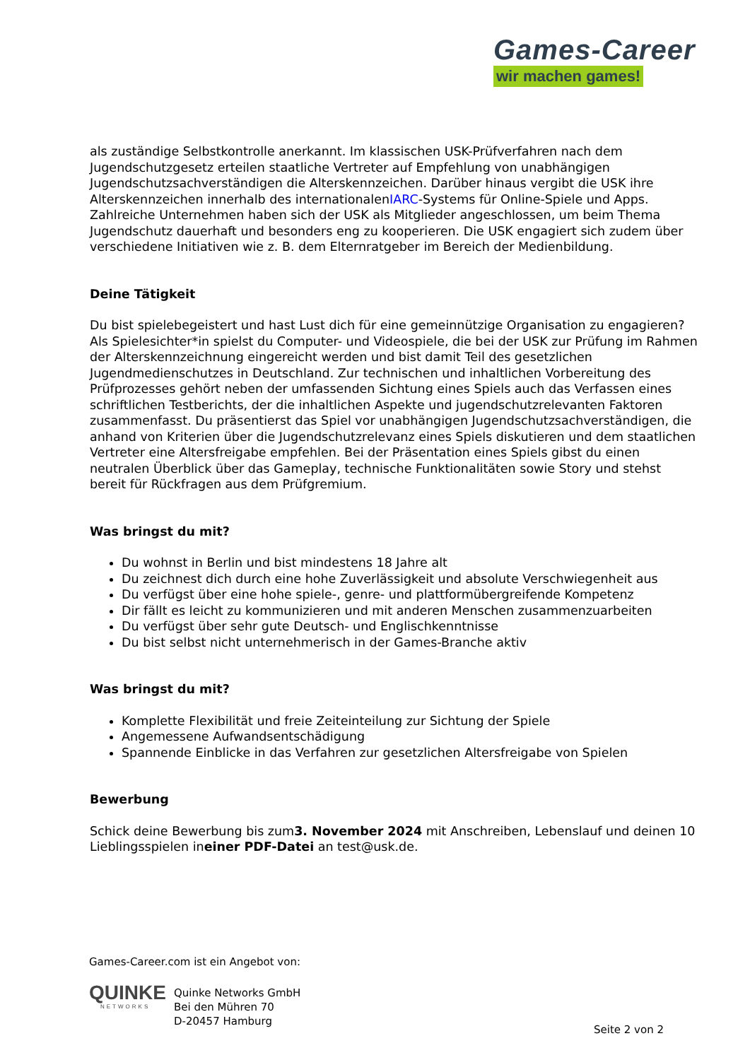Games-Career
wir machen games!
als zuständige Selbstkontrolle anerkannt. Im klassischen USK-Prüfverfahren nach dem Jugendschutzgesetz erteilen staatliche Vertreter auf Empfehlung von unabhängigen Jugendschutzsachverständigen die Alterskennzeichen. Darüber hinaus vergibt die USK ihre Alterskennzeichen innerhalb des internationalenIARC-Systems für Online-Spiele und Apps. Zahlreiche Unternehmen haben sich der USK als Mitglieder angeschlossen, um beim Thema Jugendschutz dauerhaft und besonders eng zu kooperieren. Die USK engagiert sich zudem über verschiedene Initiativen wie z. B. dem Elternratgeber im Bereich der Medienbildung.
Deine Tätigkeit
Du bist spielebegeistert und hast Lust dich für eine gemeinnützige Organisation zu engagieren? Als Spielesichter*in spielst du Computer- und Videospiele, die bei der USK zur Prüfung im Rahmen der Alterskennzeichnung eingereicht werden und bist damit Teil des gesetzlichen Jugendmedienschutzes in Deutschland. Zur technischen und inhaltlichen Vorbereitung des Prüfprozesses gehört neben der umfassenden Sichtung eines Spiels auch das Verfassen eines schriftlichen Testberichts, der die inhaltlichen Aspekte und jugendschutzrelevanten Faktoren zusammenfasst. Du präsentierst das Spiel vor unabhängigen Jugendschutzsachverständigen, die anhand von Kriterien über die Jugendschutzrelevanz eines Spiels diskutieren und dem staatlichen Vertreter eine Altersfreigabe empfehlen. Bei der Präsentation eines Spiels gibst du einen neutralen Überblick über das Gameplay, technische Funktionalitäten sowie Story und stehst bereit für Rückfragen aus dem Prüfgremium.
Was bringst du mit?
Du wohnst in Berlin und bist mindestens 18 Jahre alt
Du zeichnest dich durch eine hohe Zuverlässigkeit und absolute Verschwiegenheit aus
Du verfügst über eine hohe spiele-, genre- und plattformübergreifende Kompetenz
Dir fällt es leicht zu kommunizieren und mit anderen Menschen zusammenzuarbeiten
Du verfügst über sehr gute Deutsch- und Englischkenntnisse
Du bist selbst nicht unternehmerisch in der Games-Branche aktiv
Was bringst du mit?
Komplette Flexibilität und freie Zeiteinteilung zur Sichtung der Spiele
Angemessene Aufwandsentschädigung
Spannende Einblicke in das Verfahren zur gesetzlichen Altersfreigabe von Spielen
Bewerbung
Schick deine Bewerbung bis zum3. November 2024 mit Anschreiben, Lebenslauf und deinen 10 Lieblingsspielen ineiner PDF-Datei an test@usk.de.
Games-Career.com ist ein Angebot von:
QUINKE
NETWORKS
Quinke Networks GmbH
Bei den Mühren 70
D-20457 Hamburg
Seite 2 von 2